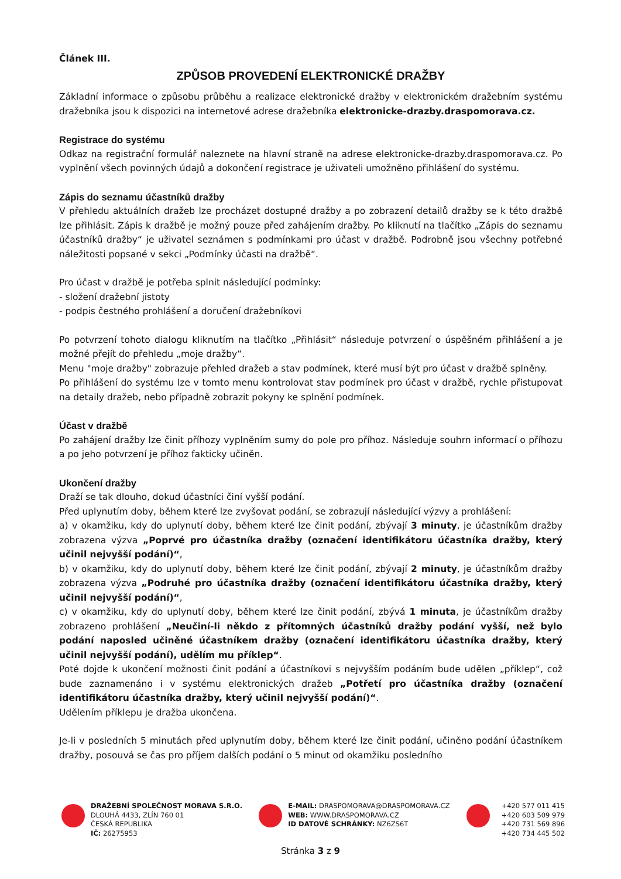Článek III.
ZPŮSOB PROVEDENÍ ELEKTRONICKÉ DRAŽBY
Základní informace o způsobu průběhu a realizace elektronické dražby v elektronickém dražebním systému dražebníka jsou k dispozici na internetové adrese dražebníka elektronicke-drazby.draspomorava.cz.
Registrace do systému
Odkaz na registrační formulář naleznete na hlavní straně na adrese elektronicke-drazby.draspomorava.cz. Po vyplnění všech povinných údajů a dokončení registrace je uživateli umožněno přihlášení do systému.
Zápis do seznamu účastníků dražby
V přehledu aktuálních dražeb lze procházet dostupné dražby a po zobrazení detailů dražby se k této dražbě lze přihlásit. Zápis k dražbě je možný pouze před zahájením dražby. Po kliknutí na tlačítko „Zápis do seznamu účastníků dražby“ je uživatel seznámen s podmínkami pro účast v dražbě. Podrobně jsou všechny potřebné náležitosti popsané v sekci „Podmínky účasti na dražbě“.
Pro účast v dražbě je potřeba splnit následující podmínky:
- složení dražební jistoty
- podpis čestného prohlášení a doručení dražebníkovi
Po potvrzení tohoto dialogu kliknutím na tlačítko „Přihlásit“ následuje potvrzení o úspěšném přihlášení a je možné přejít do přehledu „moje dražby“.
Menu "moje dražby" zobrazuje přehled dražeb a stav podmínek, které musí být pro účast v dražbě splněny.
Po přihlášení do systému lze v tomto menu kontrolovat stav podmínek pro účast v dražbě, rychle přistupovat na detaily dražeb, nebo případně zobrazit pokyny ke splnění podmínek.
Účast v dražbě
Po zahájení dražby lze činit příhozy vyplněním sumy do pole pro příhoz. Následuje souhrn informací o příhozu a po jeho potvrzení je příhoz fakticky učiněn.
Ukončení dražby
Draží se tak dlouho, dokud účastníci činí vyšší podání.
Před uplynutím doby, během které lze zvyšovat podání, se zobrazují následující výzvy a prohlášení:
a) v okamžiku, kdy do uplynutí doby, během které lze činit podání, zbývají 3 minuty, je účastníkům dražby zobrazena výzva „Poprvé pro účastníka dražby (označení identifikátoru účastníka dražby, který učinil nejvyšší podání)“,
b) v okamžiku, kdy do uplynutí doby, během které lze činit podání, zbývají 2 minuty, je účastníkům dražby zobrazena výzva „Podruhé pro účastníka dražby (označení identifikátoru účastníka dražby, který učinil nejvyšší podání)“,
c) v okamžiku, kdy do uplynutí doby, během které lze činit podání, zbývá 1 minuta, je účastníkům dražby zobrazeno prohlášení „Neučiní-li někdo z přítomných účastníků dražby podání vyšší, než bylo podání naposled učiněné účastníkem dražby (označení identifikátoru účastníka dražby, který učinil nejvyšší podání), udělím mu příklep“.
Poté dojde k ukončení možnosti činit podání a účastníkovi s nejvyšším podáním bude udělen „příklep“, což bude zaznamenáno i v systému elektronických dražeb „Potřetí pro účastníka dražby (označení identifikátoru účastníka dražby, který učinil nejvyšší podání)“.
Udělením příklepu je dražba ukončena.
Je-li v posledních 5 minutách před uplynutím doby, během které lze činit podání, učiněno podání účastníkem dražby, posouvá se čas pro příjem dalších podání o 5 minut od okamžiku posledního
DRAŽEBNÍ SPOLEČNOST MORAVA S.R.O.
DLOUHÁ 4433, ZLÍN 760 01
ČESKÁ REPUBLIKA
IČ: 26275953
E-MAIL: DRASPOMORAVA@DRASPOMORAVA.CZ
WEB: WWW.DRASPOMORAVA.CZ
ID DATOVÉ SCHRÁNKY: NZ6ZS6T
+420 577 011 415
+420 603 509 979
+420 731 569 896
+420 734 445 502
Stránka 3 z 9